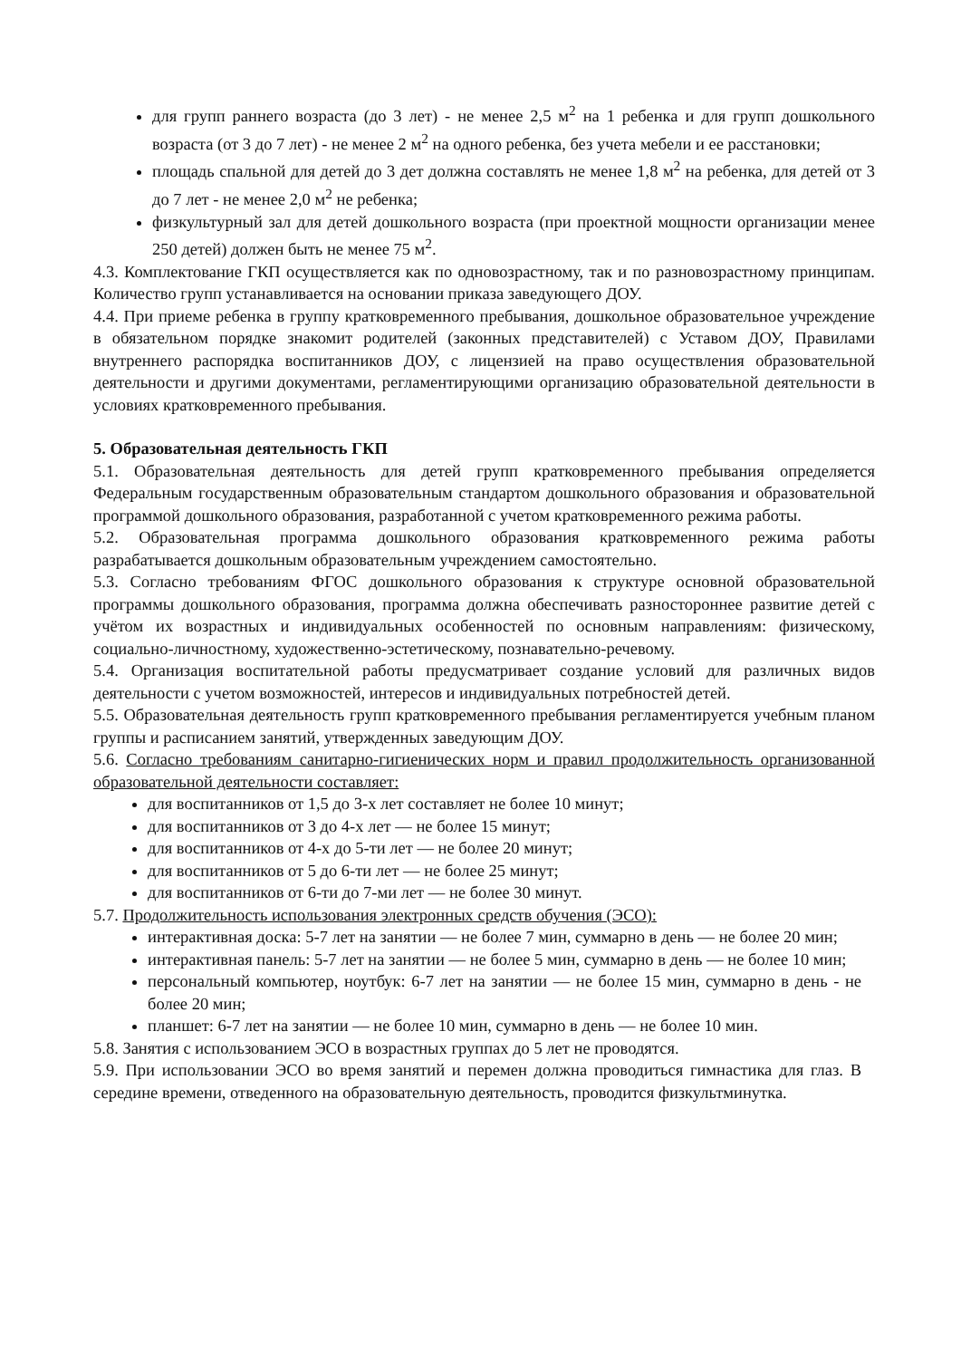для групп раннего возраста (до 3 лет) - не менее 2,5 м<sup>2</sup> на 1 ребенка и для групп дошкольного возраста (от 3 до 7 лет) - не менее 2 м<sup>2</sup> на одного ребенка, без учета мебели и ее расстановки;
площадь спальной для детей до 3 дет должна составлять не менее 1,8 м<sup>2</sup> на ребенка, для детей от 3 до 7 лет - не менее 2,0 м<sup>2</sup> не ребенка;
физкультурный зал для детей дошкольного возраста (при проектной мощности организации менее 250 детей) должен быть не менее 75 м<sup>2</sup>.
4.3. Комплектование ГКП осуществляется как по одновозрастному, так и по разновозрастному принципам. Количество групп устанавливается на основании приказа заведующего ДОУ.
4.4. При приеме ребенка в группу кратковременного пребывания, дошкольное образовательное учреждение в обязательном порядке знакомит родителей (законных представителей) с Уставом ДОУ, Правилами внутреннего распорядка воспитанников ДОУ, с лицензией на право осуществления образовательной деятельности и другими документами, регламентирующими организацию образовательной деятельности в условиях кратковременного пребывания.
5. Образовательная деятельность ГКП
5.1. Образовательная деятельность для детей групп кратковременного пребывания определяется Федеральным государственным образовательным стандартом дошкольного образования и образовательной программой дошкольного образования, разработанной с учетом кратковременного режима работы.
5.2. Образовательная программа дошкольного образования кратковременного режима работы разрабатывается дошкольным образовательным учреждением самостоятельно.
5.3. Согласно требованиям ФГОС дошкольного образования к структуре основной образовательной программы дошкольного образования, программа должна обеспечивать разностороннее развитие детей с учётом их возрастных и индивидуальных особенностей по основным направлениям: физическому, социально-личностному, художественно-эстетическому, познавательно-речевому.
5.4. Организация воспитательной работы предусматривает создание условий для различных видов деятельности с учетом возможностей, интересов и индивидуальных потребностей детей.
5.5. Образовательная деятельность групп кратковременного пребывания регламентируется учебным планом группы и расписанием занятий, утвержденных заведующим ДОУ.
5.6. Согласно требованиям санитарно-гигиенических норм и правил продолжительность организованной образовательной деятельности составляет:
для воспитанников от 1,5 до 3-х лет составляет не более 10 минут;
для воспитанников от 3 до 4-х лет — не более 15 минут;
для воспитанников от 4-х до 5-ти лет — не более 20 минут;
для воспитанников от 5 до 6-ти лет — не более 25 минут;
для воспитанников от 6-ти до 7-ми лет — не более 30 минут.
5.7. Продолжительность использования электронных средств обучения (ЭСО):
интерактивная доска: 5-7 лет на занятии — не более 7 мин, суммарно в день — не более 20 мин;
интерактивная панель: 5-7 лет на занятии — не более 5 мин, суммарно в день — не более 10 мин;
персональный компьютер, ноутбук: 6-7 лет на занятии — не более 15 мин, суммарно в день - не более 20 мин;
планшет: 6-7 лет на занятии — не более 10 мин, суммарно в день — не более 10 мин.
5.8. Занятия с использованием ЭСО в возрастных группах до 5 лет не проводятся.
5.9. При использовании ЭСО во время занятий и перемен должна проводиться гимнастика для глаз. В середине времени, отведенного на образовательную деятельность, проводится физкультминутка.